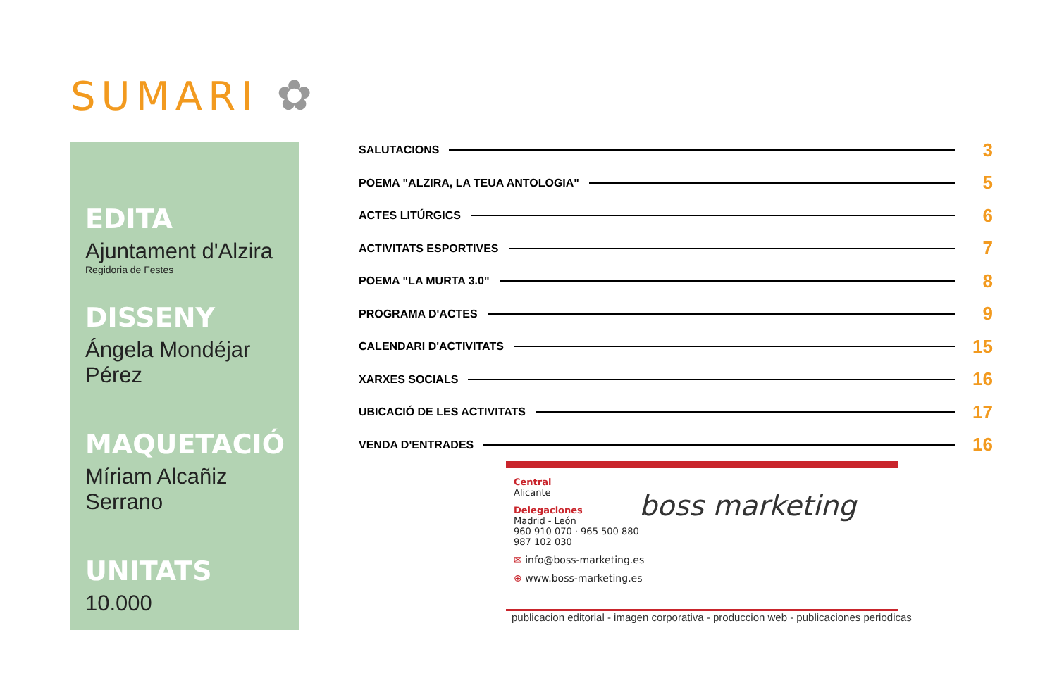SUMARI ✿
EDITA
Ajuntament d'Alzira
Regidoria de Festes
DISSENY
Ángela Mondéjar Pérez
MAQUETACIÓ
Míriam Alcañiz Serrano
UNITATS
10.000
SALUTACIONS 3
POEMA "ALZIRA, LA TEUA ANTOLOGIA" 5
ACTES LITÚRGICS 6
ACTIVITATS ESPORTIVES 7
POEMA "LA MURTA 3.0" 8
PROGRAMA D'ACTES 9
CALENDARI D'ACTIVITATS 15
XARXES SOCIALS 16
UBICACIÓ DE LES ACTIVITATS 17
VENDA D'ENTRADES 16
Central
Alicante
Delegaciones
Madrid - León
960 910 070 · 965 500 880
987 102 030
✉ info@boss-marketing.es
⊕ www.boss-marketing.es
boss marketing
publicacion editorial - imagen corporativa - produccion web - publicaciones periodicas